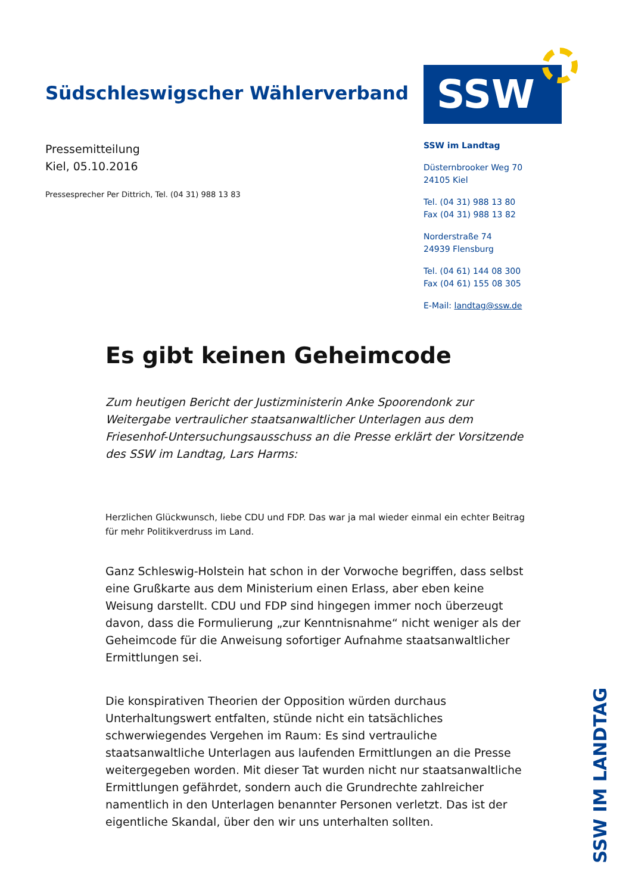Südschleswigscher Wählerverband
SSW
Pressemitteilung
Kiel, 05.10.2016
Pressesprecher Per Dittrich, Tel. (04 31) 988 13 83
SSW im Landtag
Düsternbrooker Weg 70
24105 Kiel
Tel. (04 31) 988 13 80
Fax (04 31) 988 13 82
Norderstraße 74
24939 Flensburg
Tel. (04 61) 144 08 300
Fax (04 61) 155 08 305
E-Mail: landtag@ssw.de
Es gibt keinen Geheimcode
Zum heutigen Bericht der Justizministerin Anke Spoorendonk zur Weitergabe vertraulicher staatsanwaltlicher Unterlagen aus dem Friesenhof-Untersuchungsausschuss an die Presse erklärt der Vorsitzende des SSW im Landtag, Lars Harms:
Herzlichen Glückwunsch, liebe CDU und FDP. Das war ja mal wieder einmal ein echter Beitrag für mehr Politikverdruss im Land.
Ganz Schleswig-Holstein hat schon in der Vorwoche begriffen, dass selbst eine Grußkarte aus dem Ministerium einen Erlass, aber eben keine Weisung darstellt. CDU und FDP sind hingegen immer noch überzeugt davon, dass die Formulierung „zur Kenntnisnahme“ nicht weniger als der Geheimcode für die Anweisung sofortiger Aufnahme staatsanwaltlicher Ermittlungen sei.
Die konspirativen Theorien der Opposition würden durchaus Unterhaltungswert entfalten, stünde nicht ein tatsächliches schwerwiegendes Vergehen im Raum: Es sind vertrauliche staatsanwaltliche Unterlagen aus laufenden Ermittlungen an die Presse weitergegeben worden. Mit dieser Tat wurden nicht nur staatsanwaltliche Ermittlungen gefährdet, sondern auch die Grundrechte zahlreicher namentlich in den Unterlagen benannter Personen verletzt. Das ist der eigentliche Skandal, über den wir uns unterhalten sollten.
SSW IM LANDTAG